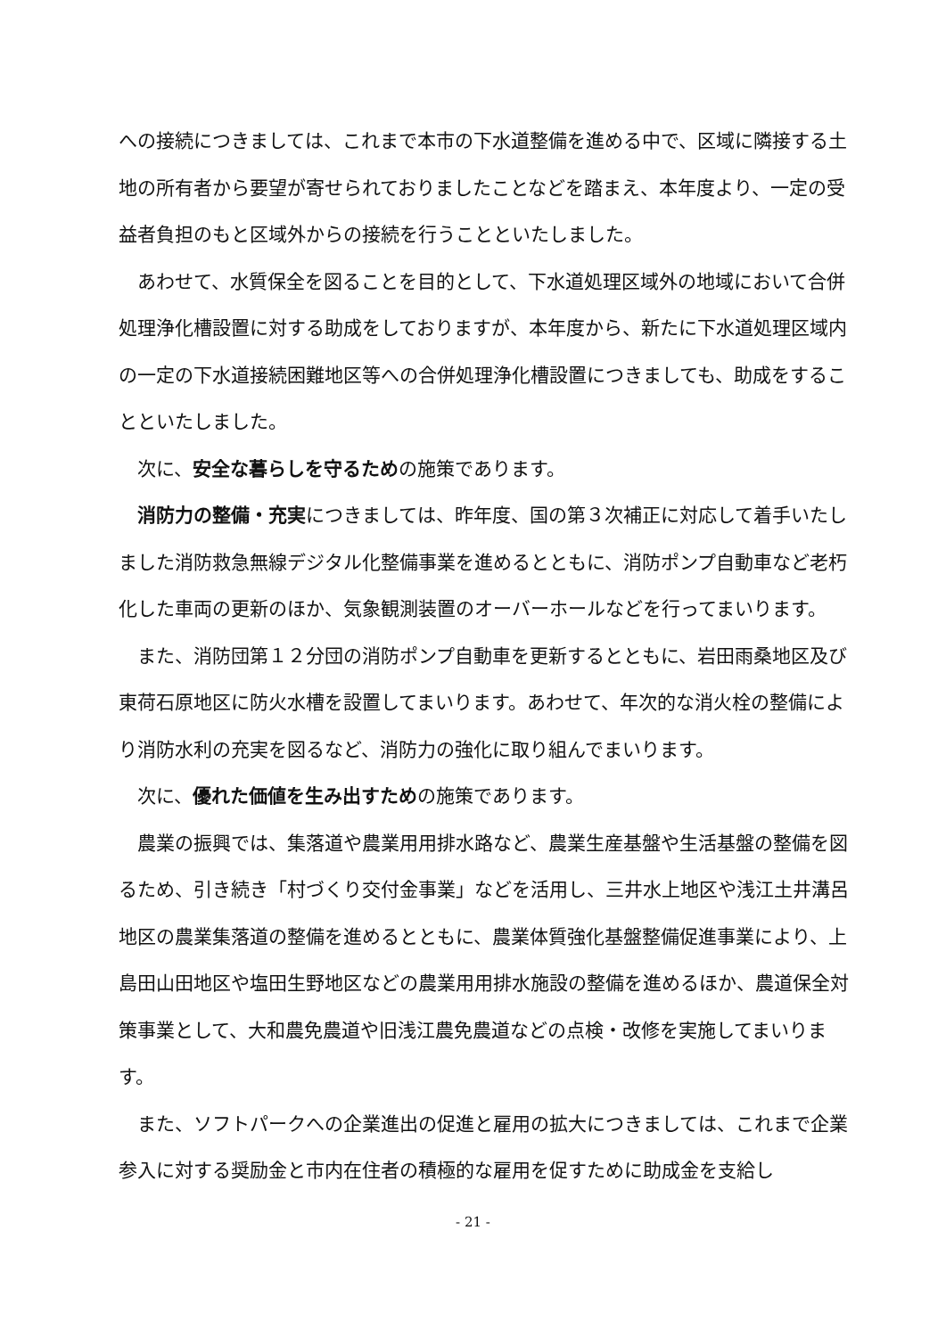への接続につきましては、これまで本市の下水道整備を進める中で、区域に隣接する土地の所有者から要望が寄せられておりましたことなどを踏まえ、本年度より、一定の受益者負担のもと区域外からの接続を行うことといたしました。
　あわせて、水質保全を図ることを目的として、下水道処理区域外の地域において合併処理浄化槽設置に対する助成をしておりますが、本年度から、新たに下水道処理区域内の一定の下水道接続困難地区等への合併処理浄化槽設置につきましても、助成をすることといたしました。
　次に、安全な暮らしを守るための施策であります。
　消防力の整備・充実につきましては、昨年度、国の第３次補正に対応して着手いたしました消防救急無線デジタル化整備事業を進めるとともに、消防ポンプ自動車など老朽化した車両の更新のほか、気象観測装置のオーバーホールなどを行ってまいります。
　また、消防団第１２分団の消防ポンプ自動車を更新するとともに、岩田雨桑地区及び東荷石原地区に防火水槽を設置してまいります。あわせて、年次的な消火栓の整備により消防水利の充実を図るなど、消防力の強化に取り組んでまいります。
　次に、優れた価値を生み出すための施策であります。
　農業の振興では、集落道や農業用用排水路など、農業生産基盤や生活基盤の整備を図るため、引き続き「村づくり交付金事業」などを活用し、三井水上地区や浅江土井溝呂地区の農業集落道の整備を進めるとともに、農業体質強化基盤整備促進事業により、上島田山田地区や塩田生野地区などの農業用用排水施設の整備を進めるほか、農道保全対策事業として、大和農免農道や旧浅江農免農道などの点検・改修を実施してまいります。
　また、ソフトパークへの企業進出の促進と雇用の拡大につきましては、これまで企業参入に対する奨励金と市内在住者の積極的な雇用を促すために助成金を支給し
- 21 -